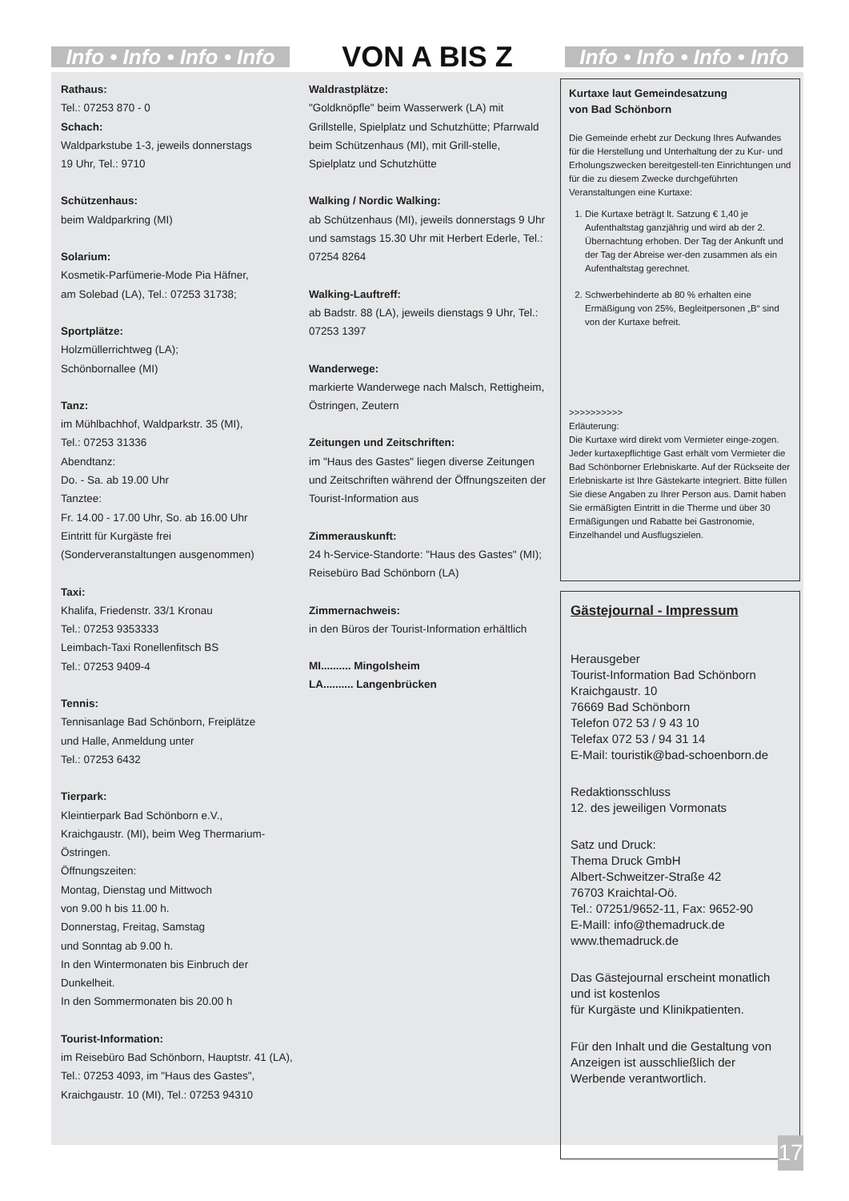Info • Info • Info • Info
VON A BIS Z
Info • Info • Info • Info
Rathaus:
Tel.: 07253 870 - 0
Schach:
Waldparkstube 1-3, jeweils donnerstags
19 Uhr, Tel.: 9710
Schützenhaus:
beim Waldparkring (MI)
Solarium:
Kosmetik-Parfümerie-Mode Pia Häfner,
am Solebad (LA), Tel.: 07253 31738;
Sportplätze:
Holzmüllerrichtweg (LA);
Schönbornallee (MI)
Tanz:
im Mühlbachhof, Waldparkstr. 35 (MI),
Tel.: 07253 31336
Abendtanz:
Do. - Sa. ab 19.00 Uhr
Tanztee:
Fr. 14.00 - 17.00 Uhr, So. ab 16.00 Uhr
Eintritt für Kurgäste frei
(Sonderveranstaltungen ausgenommen)
Taxi:
Khalifa, Friedenstr. 33/1 Kronau
Tel.: 07253 9353333
Leimbach-Taxi Ronellenfitsch BS
Tel.: 07253 9409-4
Tennis:
Tennisanlage Bad Schönborn, Freiplätze
und Halle, Anmeldung unter
Tel.: 07253 6432
Tierpark:
Kleintierpark Bad Schönborn e.V.,
Kraichgaustr. (MI), beim Weg Thermarium-Östringen.
Öffnungszeiten:
Montag, Dienstag und Mittwoch
von 9.00 h bis 11.00 h.
Donnerstag, Freitag, Samstag
und Sonntag ab 9.00 h.
In den Wintermonaten bis Einbruch der Dunkelheit.
In den Sommermonaten bis 20.00 h
Tourist-Information:
im Reisebüro Bad Schönborn, Hauptstr. 41 (LA), Tel.: 07253 4093, im "Haus des Gastes", Kraichgaustr. 10 (MI), Tel.: 07253 94310
Waldrastplätze:
"Goldknöpfle" beim Wasserwerk (LA) mit Grillstelle, Spielplatz und Schutzhütte; Pfarrwald beim Schützenhaus (MI), mit Grill-stelle, Spielplatz und Schutzhütte
Walking / Nordic Walking:
ab Schützenhaus (MI), jeweils donnerstags 9 Uhr und samstags 15.30 Uhr mit Herbert Ederle, Tel.: 07254 8264
Walking-Lauftreff:
ab Badstr. 88 (LA), jeweils dienstags 9 Uhr, Tel.: 07253 1397
Wanderwege:
markierte Wanderwege nach Malsch, Rettigheim, Östringen, Zeutern
Zeitungen und Zeitschriften:
im "Haus des Gastes" liegen diverse Zeitungen und Zeitschriften während der Öffnungszeiten der Tourist-Information aus
Zimmerauskunft:
24 h-Service-Standorte: "Haus des Gastes" (MI); Reisebüro Bad Schönborn (LA)
Zimmernachweis:
in den Büros der Tourist-Information erhältlich
MI.......... Mingolsheim
LA.......... Langenbrücken
Kurtaxe laut Gemeindesatzung
von Bad Schönborn
Die Gemeinde erhebt zur Deckung Ihres Aufwandes für die Herstellung und Unterhaltung der zu Kur- und Erholungszwecken bereitgestell-ten Einrichtungen und für die zu diesem Zwecke durchgeführten Veranstaltungen eine Kurtaxe:
1. Die Kurtaxe beträgt lt. Satzung € 1,40 je Aufenthaltstag ganzjährig und wird ab der 2. Übernachtung erhoben. Der Tag der Ankunft und der Tag der Abreise wer-den zusammen als ein Aufenthaltstag gerechnet.
2. Schwerbehinderte ab 80 % erhalten eine Ermäßigung von 25%, Begleitpersonen „B“ sind von der Kurtaxe befreit.
>>>>>>>>>>
Erläuterung:
Die Kurtaxe wird direkt vom Vermieter einge-zogen. Jeder kurtaxepflichtige Gast erhält vom Vermieter die Bad Schönborner Erlebniskarte. Auf der Rückseite der Erlebniskarte ist Ihre Gästekarte integriert. Bitte füllen Sie diese Angaben zu Ihrer Person aus. Damit haben Sie ermäßigten Eintritt in die Therme und über 30 Ermäßigungen und Rabatte bei Gastronomie, Einzelhandel und Ausflugszielen.
Gästejournal - Impressum
Herausgeber
Tourist-Information Bad Schönborn
Kraichgaustr. 10
76669 Bad Schönborn
Telefon 072 53 / 9 43 10
Telefax 072 53 / 94 31 14
E-Mail: touristik@bad-schoenborn.de
Redaktionsschluss
12. des jeweiligen Vormonats
Satz und Druck:
Thema Druck GmbH
Albert-Schweitzer-Straße 42
76703 Kraichtal-Oö.
Tel.: 07251/9652-11, Fax: 9652-90
E-Maill: info@themadruck.de
www.themadruck.de
Das Gästejournal erscheint monatlich und ist kostenlos
für Kurgäste und Klinikpatienten.
Für den Inhalt und die Gestaltung von Anzeigen ist ausschließlich der Werbende verantwortlich.
17